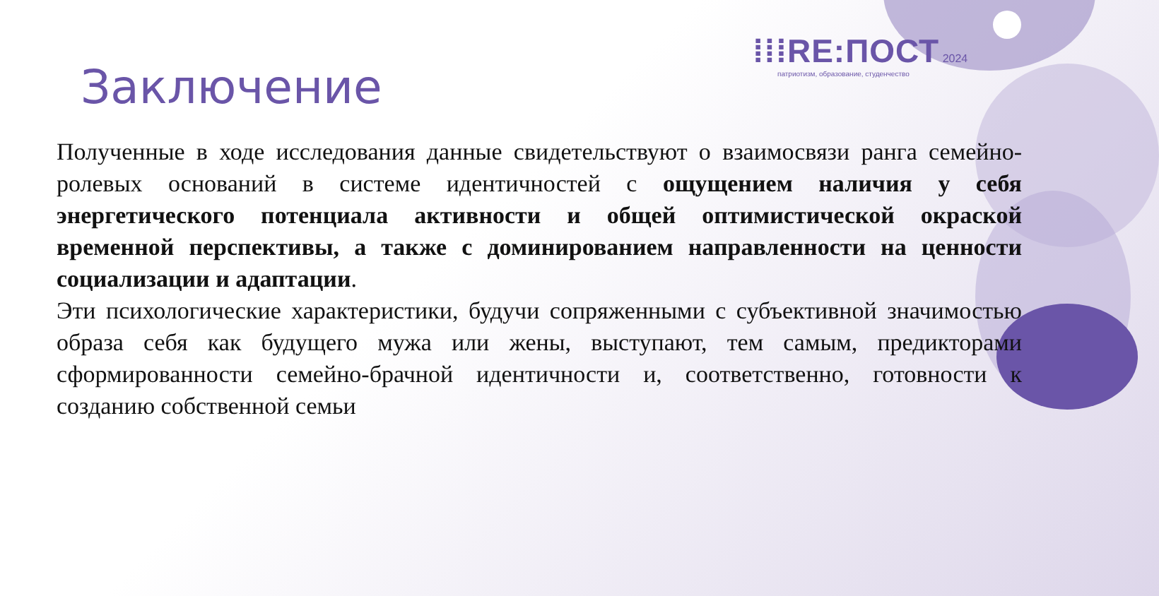⁞⁞⁞RE:ПОСТ 2024
патриотизм, образование, студенчество
Заключение
Полученные в ходе исследования данные свидетельствуют о взаимосвязи ранга семейно-ролевых оснований в системе идентичностей с ощущением наличия у себя энергетического потенциала активности и общей оптимистической окраской временной перспективы, а также с доминированием направленности на ценности социализации и адаптации.
Эти психологические характеристики, будучи сопряженными с субъективной значимостью образа себя как будущего мужа или жены, выступают, тем самым, предикторами сформированности семейно-брачной идентичности и, соответственно, готовности к созданию собственной семьи